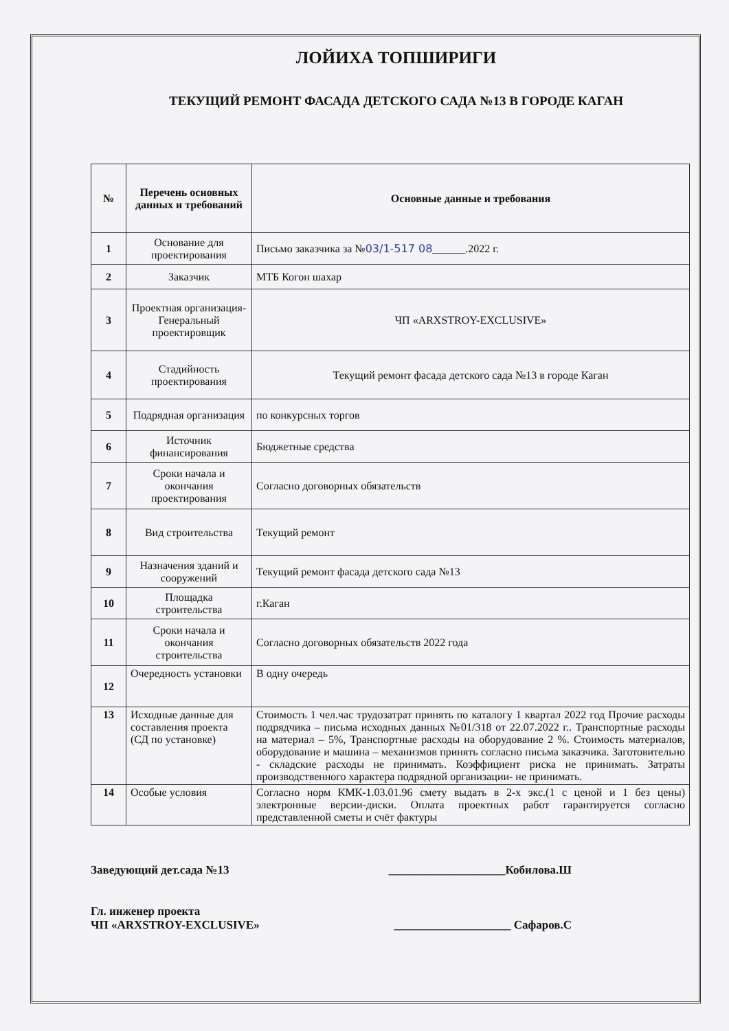ЛОЙИХА ТОПШИРИГИ
ТЕКУЩИЙ РЕМОНТ ФАСАДА ДЕТСКОГО САДА №13 В ГОРОДЕ КАГАН
| № | Перечень основных данных и требований | Основные данные и требования |
| --- | --- | --- |
| 1 | Основание для проектирования | Письмо заказчика за № 03/1-517 08 ______.2022 г. |
| 2 | Заказчик | МТБ Когон шахар |
| 3 | Проектная организация-Генеральный проектировщик | ЧП «ARXSTROY-EXCLUSIVE» |
| 4 | Стадийность проектирования | Текущий ремонт фасада детского сада №13 в городе Каган |
| 5 | Подрядная организация | по конкурсных торгов |
| 6 | Источник финансирования | Бюджетные средства |
| 7 | Сроки начала и окончания проектирования | Согласно договорных обязательств |
| 8 | Вид строительства | Текущий ремонт |
| 9 | Назначения зданий и сооружений | Текущий ремонт фасада детского сада №13 |
| 10 | Площадка строительства | г.Каган |
| 11 | Сроки начала и окончания строительства | Согласно договорных обязательств 2022 года |
| 12 | Очередность установки | В одну очередь |
| 13 | Исходные данные для составления проекта (СД по установке) | Стоимость 1 чел.час трудозатрат принять по каталогу 1 квартал 2022 год Прочие расходы подрядчика – письма исходных данных №01/318 от 22.07.2022 г.. Транспортные расходы на материал – 5%, Транспортные расходы на оборудование 2 %. Стоимость материалов, оборудование и машина – механизмов принять согласно письма заказчика. Заготовительно - складские расходы не принимать. Коэффициент риска не принимать. Затраты производственного характера подрядной организации- не принимать. |
| 14 | Особые условия | Согласно норм КМК-1.03.01.96 смету выдать в 2-х экс.(1 с ценой и 1 без цены) электронные версии-диски. Оплата проектных работ гарантируется согласно представленной сметы и счёт фактуры |
Заведующий дет.сада №13 ____________________Кобилова.Ш
Гл. инженер проекта
ЧП «ARXSTROY-EXCLUSIVE» ____________________ Сафаров.С